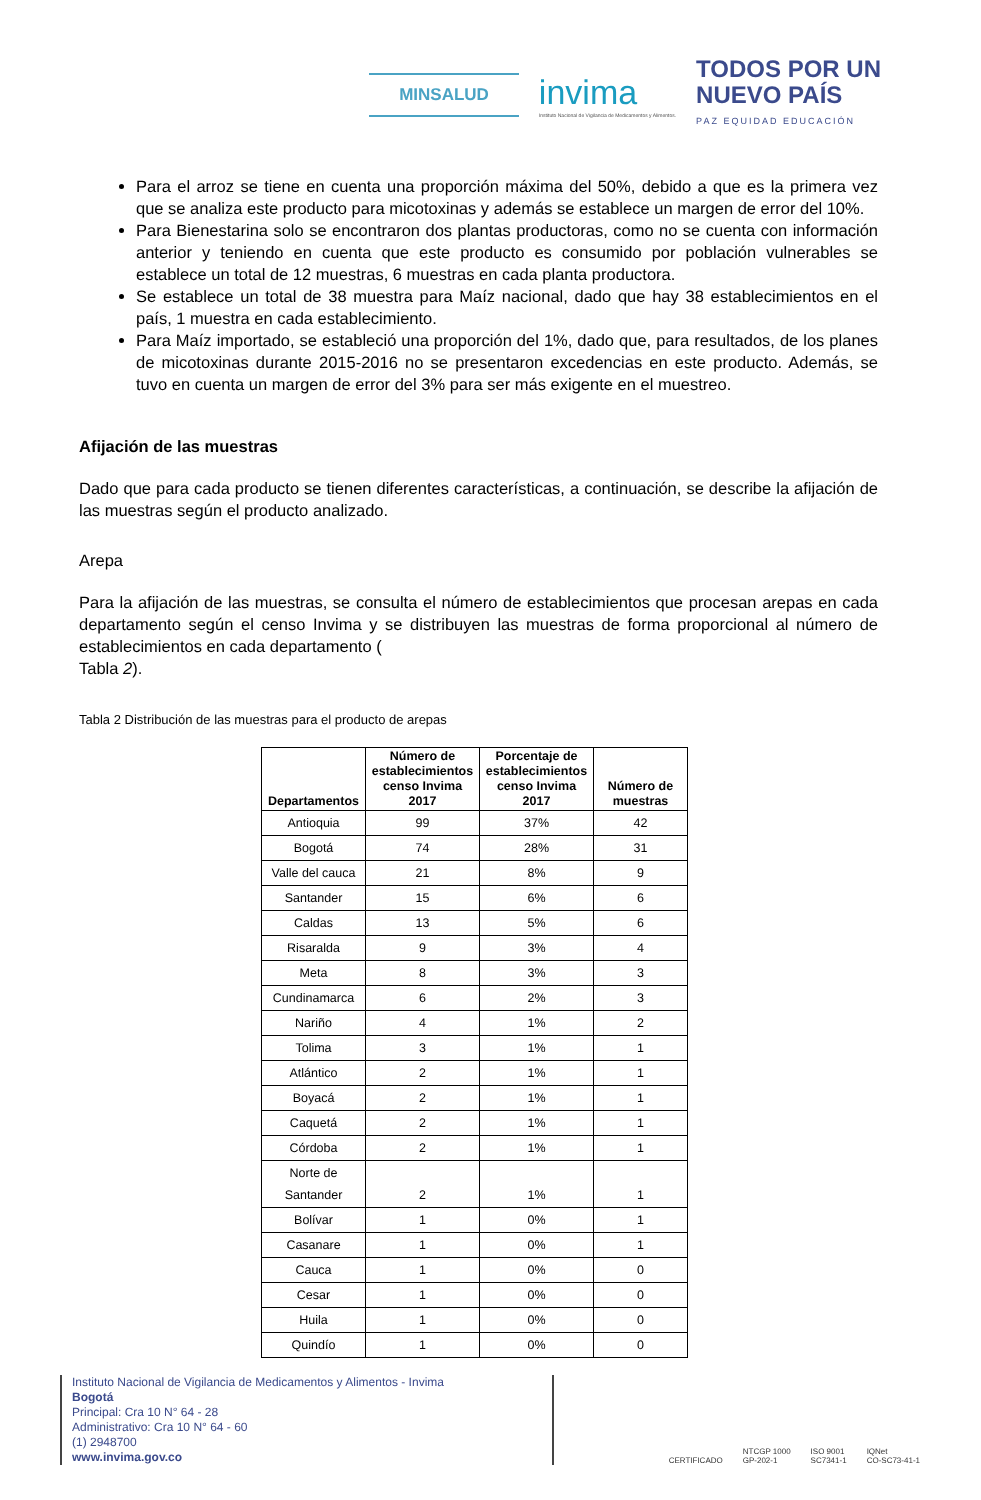MINSALUD
invima
Instituto Nacional de Vigilancia de Medicamentos y Alimentos.
TODOS POR UN
NUEVO PAÍS
PAZ EQUIDAD EDUCACIÓN
Para el arroz se tiene en cuenta una proporción máxima del 50%, debido a que es la primera vez que se analiza este producto para micotoxinas y además se establece un margen de error del 10%.
Para Bienestarina solo se encontraron dos plantas productoras, como no se cuenta con información anterior y teniendo en cuenta que este producto es consumido por población vulnerables se establece un total de 12 muestras, 6 muestras en cada planta productora.
Se establece un total de 38 muestra para Maíz nacional, dado que hay 38 establecimientos en el país, 1 muestra en cada establecimiento.
Para Maíz importado, se estableció una proporción del 1%, dado que, para resultados, de los planes de micotoxinas durante 2015-2016 no se presentaron excedencias en este producto. Además, se tuvo en cuenta un margen de error del 3% para ser más exigente en el muestreo.
Afijación de las muestras
Dado que para cada producto se tienen diferentes características, a continuación, se describe la afijación de las muestras según el producto analizado.
Arepa
Para la afijación de las muestras, se consulta el número de establecimientos que procesan arepas en cada departamento según el censo Invima y se distribuyen las muestras de forma proporcional al número de establecimientos en cada departamento (
Tabla 2).
Tabla 2 Distribución de las muestras para el producto de arepas
| Departamentos | Número de establecimientos censo Invima 2017 | Porcentaje de establecimientos censo Invima 2017 | Número de muestras |
| --- | --- | --- | --- |
| Antioquia | 99 | 37% | 42 |
| Bogotá | 74 | 28% | 31 |
| Valle del cauca | 21 | 8% | 9 |
| Santander | 15 | 6% | 6 |
| Caldas | 13 | 5% | 6 |
| Risaralda | 9 | 3% | 4 |
| Meta | 8 | 3% | 3 |
| Cundinamarca | 6 | 2% | 3 |
| Nariño | 4 | 1% | 2 |
| Tolima | 3 | 1% | 1 |
| Atlántico | 2 | 1% | 1 |
| Boyacá | 2 | 1% | 1 |
| Caquetá | 2 | 1% | 1 |
| Córdoba | 2 | 1% | 1 |
| Norte de Santander | 2 | 1% | 1 |
| Bolívar | 1 | 0% | 1 |
| Casanare | 1 | 0% | 1 |
| Cauca | 1 | 0% | 0 |
| Cesar | 1 | 0% | 0 |
| Huila | 1 | 0% | 0 |
| Quindío | 1 | 0% | 0 |
Instituto Nacional de Vigilancia de Medicamentos y Alimentos - Invima
Bogotá
Principal: Cra 10 N° 64 - 28
Administrativo: Cra 10 N° 64 - 60
(1) 2948700
www.invima.gov.co
CERTIFICADO NTCGP 1000
GP-202-1 ISO 9001
SC7341-1 IQNet
CO-SC73-41-1